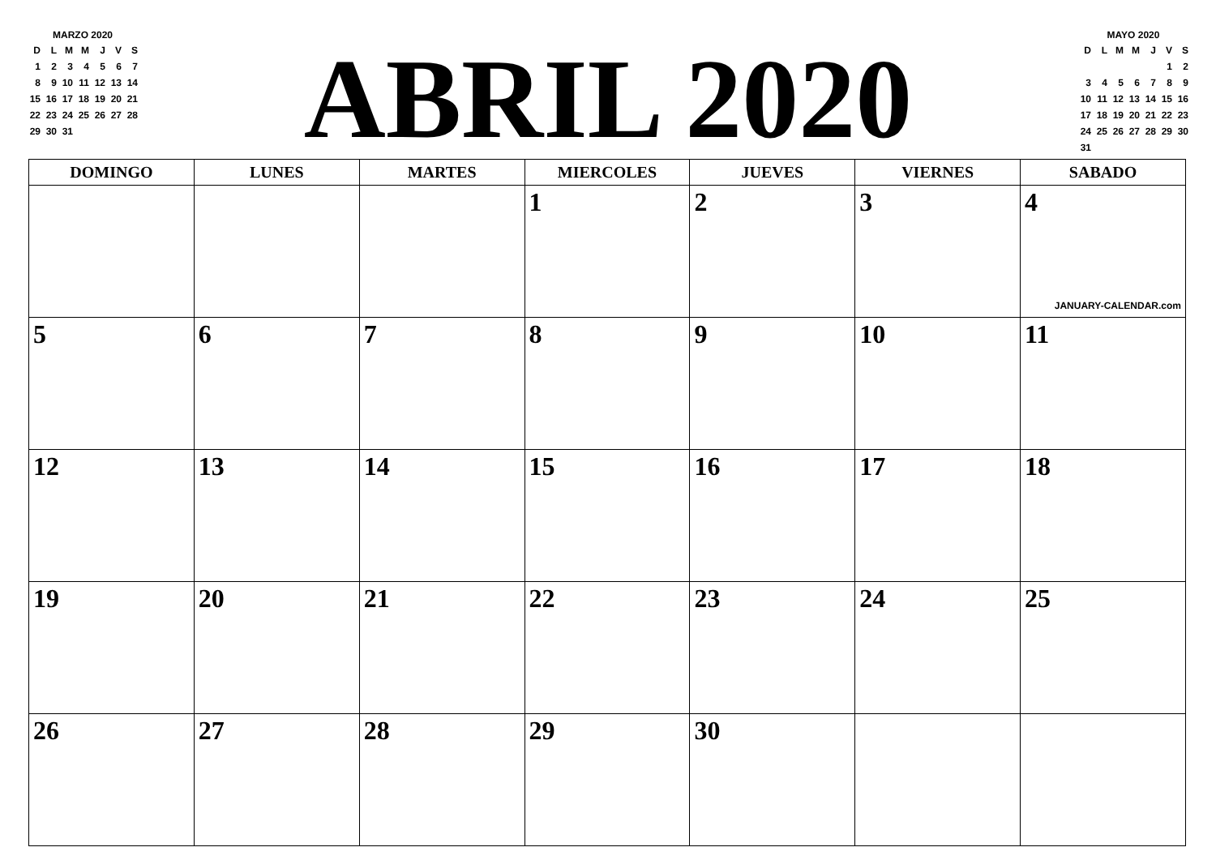MARZO 2020
| D | L | M | M | J | V | S |
| --- | --- | --- | --- | --- | --- | --- |
| 1 | 2 | 3 | 4 | 5 | 6 | 7 |
| 8 | 9 | 10 | 11 | 12 | 13 | 14 |
| 15 | 16 | 17 | 18 | 19 | 20 | 21 |
| 22 | 23 | 24 | 25 | 26 | 27 | 28 |
| 29 | 30 | 31 | | | | |
ABRIL 2020
MAYO 2020
| D | L | M | M | J | V | S |
| --- | --- | --- | --- | --- | --- | --- |
| | | | | | 1 | 2 |
| 3 | 4 | 5 | 6 | 7 | 8 | 9 |
| 10 | 11 | 12 | 13 | 14 | 15 | 16 |
| 17 | 18 | 19 | 20 | 21 | 22 | 23 |
| 24 | 25 | 26 | 27 | 28 | 29 | 30 |
| 31 | | | | | | |
| DOMINGO | LUNES | MARTES | MIERCOLES | JUEVES | VIERNES | SABADO |
| --- | --- | --- | --- | --- | --- | --- |
| | | | 1 | 2 | 3 | 4 JANUARY-CALENDAR.com |
| 5 | 6 | 7 | 8 | 9 | 10 | 11 |
| 12 | 13 | 14 | 15 | 16 | 17 | 18 |
| 19 | 20 | 21 | 22 | 23 | 24 | 25 |
| 26 | 27 | 28 | 29 | 30 | | |